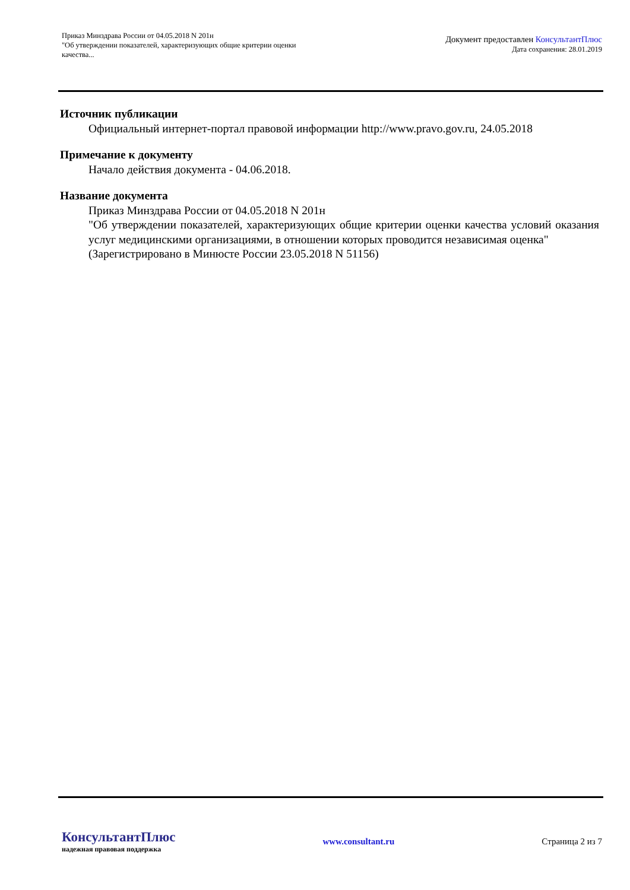Приказ Минздрава России от 04.05.2018 N 201н
"Об утверждении показателей, характеризующих общие критерии оценки
качества...
Документ предоставлен КонсультантПлюс
Дата сохранения: 28.01.2019
Источник публикации
Официальный интернет-портал правовой информации http://www.pravo.gov.ru, 24.05.2018
Примечание к документу
Начало действия документа - 04.06.2018.
Название документа
Приказ Минздрава России от 04.05.2018 N 201н
"Об утверждении показателей, характеризующих общие критерии оценки качества условий оказания услуг медицинскими организациями, в отношении которых проводится независимая оценка"
(Зарегистрировано в Минюсте России 23.05.2018 N 51156)
КонсультантПлюс
надежная правовая поддержка
www.consultant.ru Страница 2 из 7